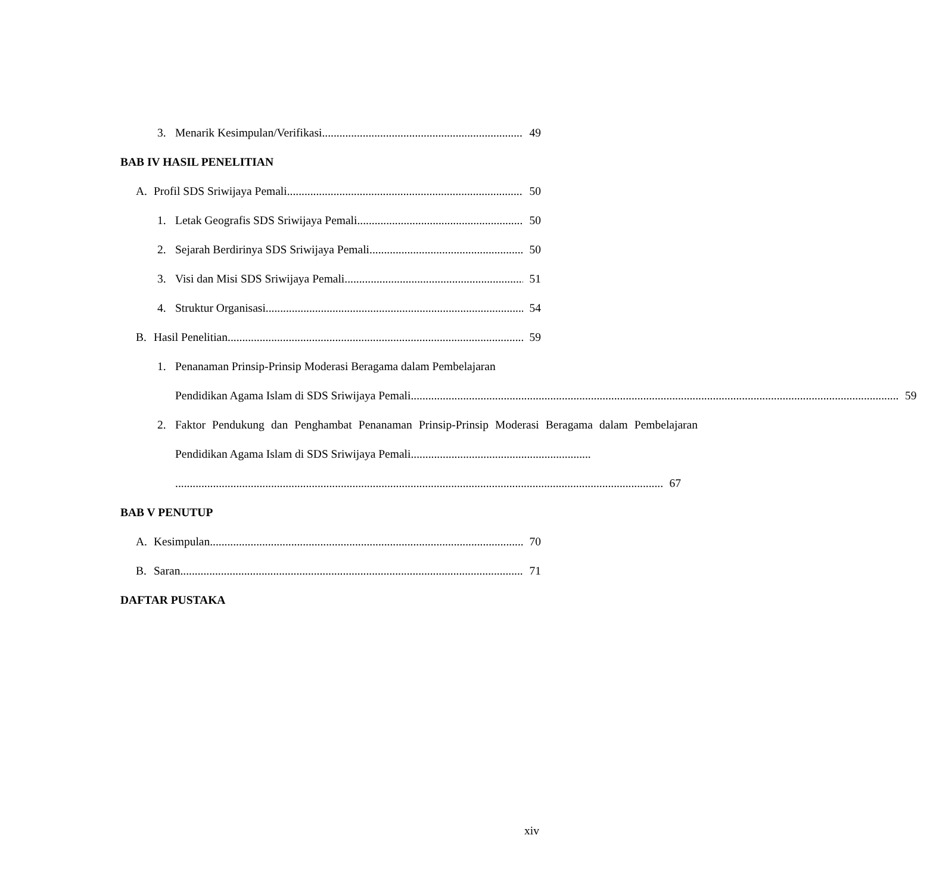3. Menarik Kesimpulan/Verifikasi 49
BAB IV HASIL PENELITIAN
A. Profil SDS Sriwijaya Pemali 50
1. Letak Geografis SDS Sriwijaya Pemali 50
2. Sejarah Berdirinya SDS Sriwijaya Pemali 50
3. Visi dan Misi SDS Sriwijaya Pemali 51
4. Struktur Organisasi 54
B. Hasil Penelitian 59
1. Penanaman Prinsip-Prinsip Moderasi Beragama dalam Pembelajaran
Pendidikan Agama Islam di SDS Sriwijaya Pemali 59
2. Faktor Pendukung dan Penghambat Penanaman Prinsip-Prinsip Moderasi Beragama dalam Pembelajaran Pendidikan Agama Islam di SDS Sriwijaya Pemali..............................................................
67
BAB V PENUTUP
A. Kesimpulan 70
B. Saran 71
DAFTAR PUSTAKA
xiv